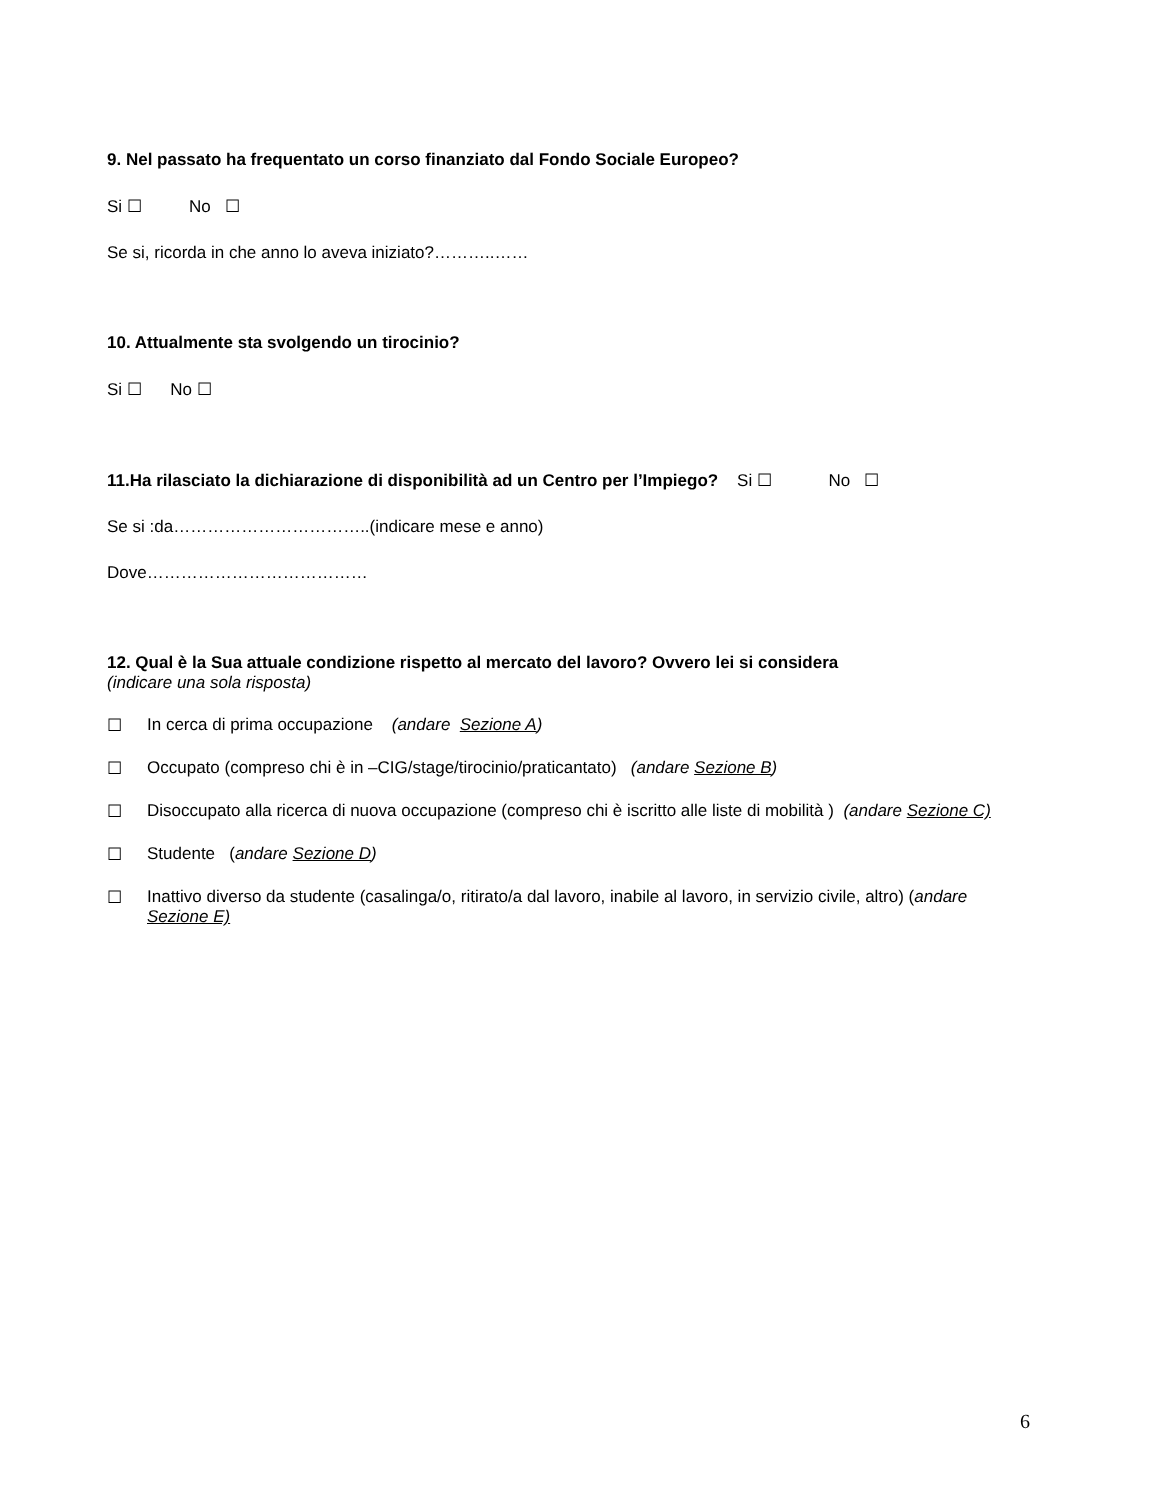9. Nel passato ha frequentato un corso finanziato dal Fondo Sociale Europeo?
Si ☐ No ☐
Se si, ricorda in che anno lo aveva iniziato?………..……
10. Attualmente sta svolgendo un tirocinio?
Si ☐ No ☐
11.Ha rilasciato la dichiarazione di disponibilità ad un Centro per l’Impiego? Si ☐ No ☐
Se si :da……………………………..(indicare mese e anno)
Dove…………………………………
12. Qual è la Sua attuale condizione rispetto al mercato del lavoro? Ovvero lei si considera
(indicare una sola risposta)
☐ In cerca di prima occupazione (andare Sezione A)
☐ Occupato (compreso chi è in –CIG/stage/tirocinio/praticantato) (andare Sezione B)
☐ Disoccupato alla ricerca di nuova occupazione (compreso chi è iscritto alle liste di mobilità ) (andare Sezione C)
☐ Studente (andare Sezione D)
☐ Inattivo diverso da studente (casalinga/o, ritirato/a dal lavoro, inabile al lavoro, in servizio civile, altro) (andare Sezione E)
6